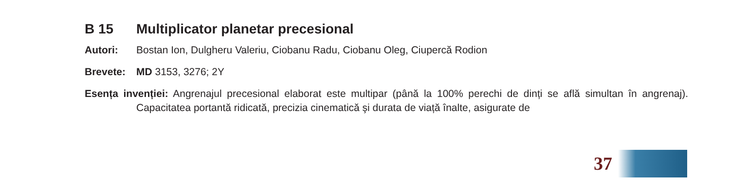B 15 Multiplicator planetar precesional
Autori: Bostan Ion, Dulgheru Valeriu, Ciobanu Radu, Ciobanu Oleg, Ciupercă Rodion
Brevete: MD 3153, 3276; 2Y
Esența invenției: Angrenajul precesional elaborat este multipar (până la 100% perechi de dinți se află simultan în angrenaj). Capacitatea portantă ridicată, precizia cinematică şi durata de viață înalte, asigurate de
37